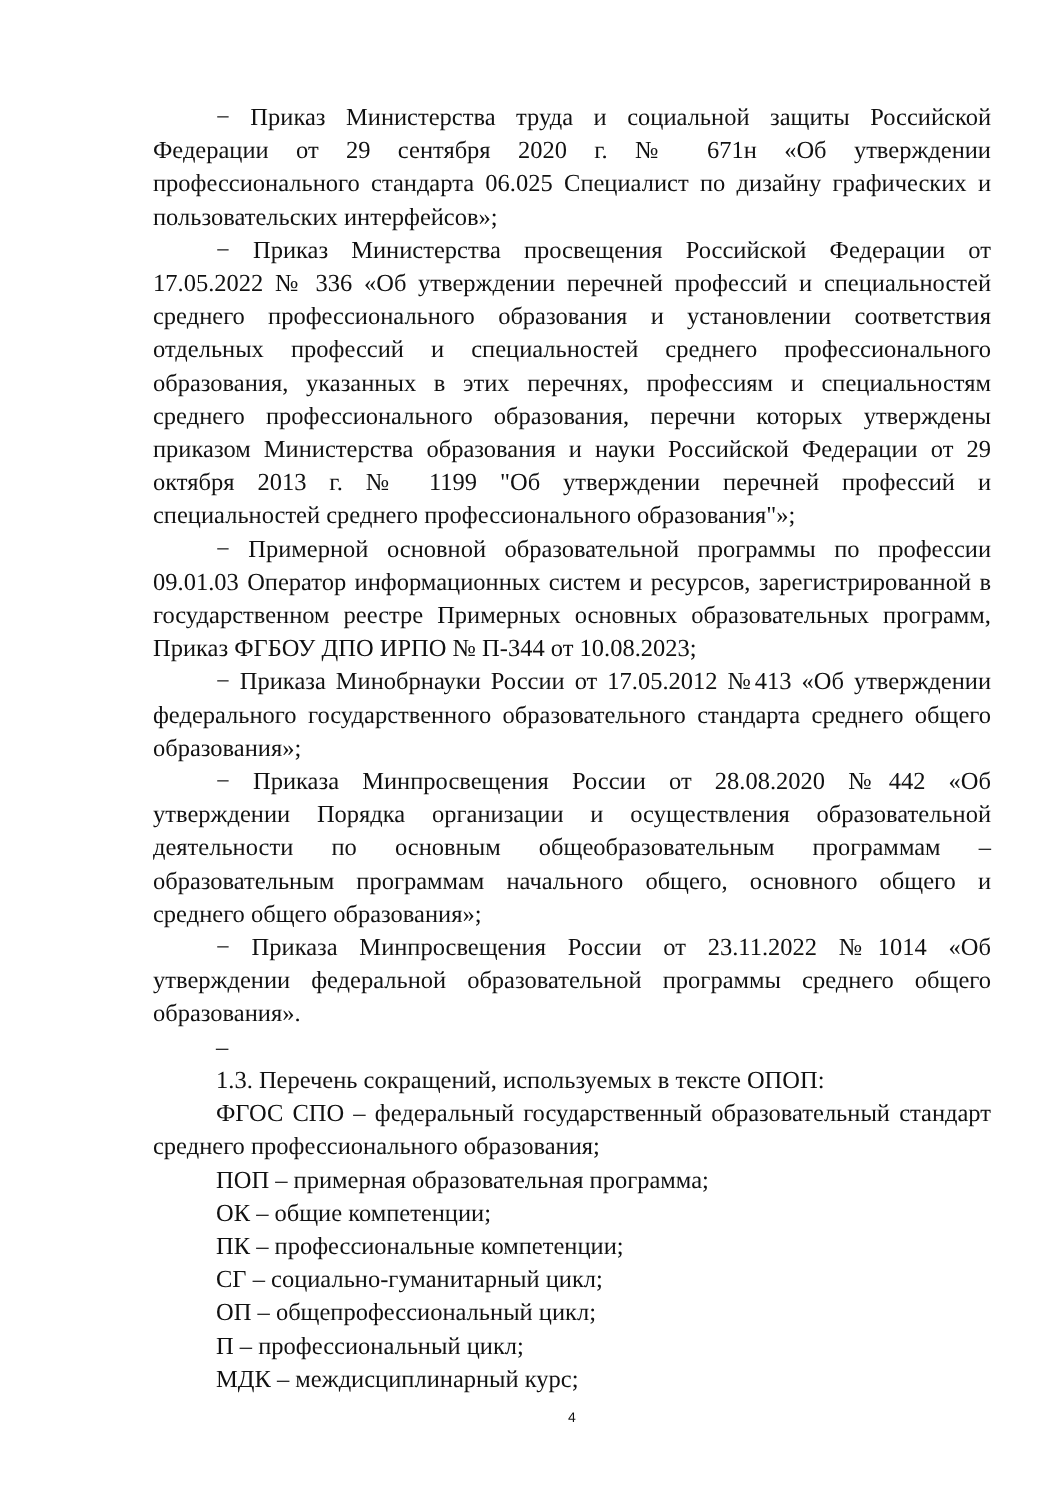− Приказ Министерства труда и социальной защиты Российской Федерации от 29 сентября 2020 г. № 671н «Об утверждении профессионального стандарта 06.025 Специалист по дизайну графических и пользовательских интерфейсов»;
− Приказ Министерства просвещения Российской Федерации от 17.05.2022 № 336 «Об утверждении перечней профессий и специальностей среднего профессионального образования и установлении соответствия отдельных профессий и специальностей среднего профессионального образования, указанных в этих перечнях, профессиям и специальностям среднего профессионального образования, перечни которых утверждены приказом Министерства образования и науки Российской Федерации от 29 октября 2013 г. № 1199 "Об утверждении перечней профессий и специальностей среднего профессионального образования"»;
− Примерной основной образовательной программы по профессии 09.01.03 Оператор информационных систем и ресурсов, зарегистрированной в государственном реестре Примерных основных образовательных программ, Приказ ФГБОУ ДПО ИРПО № П-344 от 10.08.2023;
− Приказа Минобрнауки России от 17.05.2012 №413 «Об утверждении федерального государственного образовательного стандарта среднего общего образования»;
− Приказа Минпросвещения России от 28.08.2020 №442 «Об утверждении Порядка организации и осуществления образовательной деятельности по основным общеобразовательным программам – образовательным программам начального общего, основного общего и среднего общего образования»;
− Приказа Минпросвещения России от 23.11.2022 №1014 «Об утверждении федеральной образовательной программы среднего общего образования».
–
1.3. Перечень сокращений, используемых в тексте ОПОП:
ФГОС СПО – федеральный государственный образовательный стандарт среднего профессионального образования;
ПОП – примерная образовательная программа;
ОК – общие компетенции;
ПК – профессиональные компетенции;
СГ – социально-гуманитарный цикл;
ОП – общепрофессиональный цикл;
П – профессиональный цикл;
МДК – междисциплинарный курс;
4